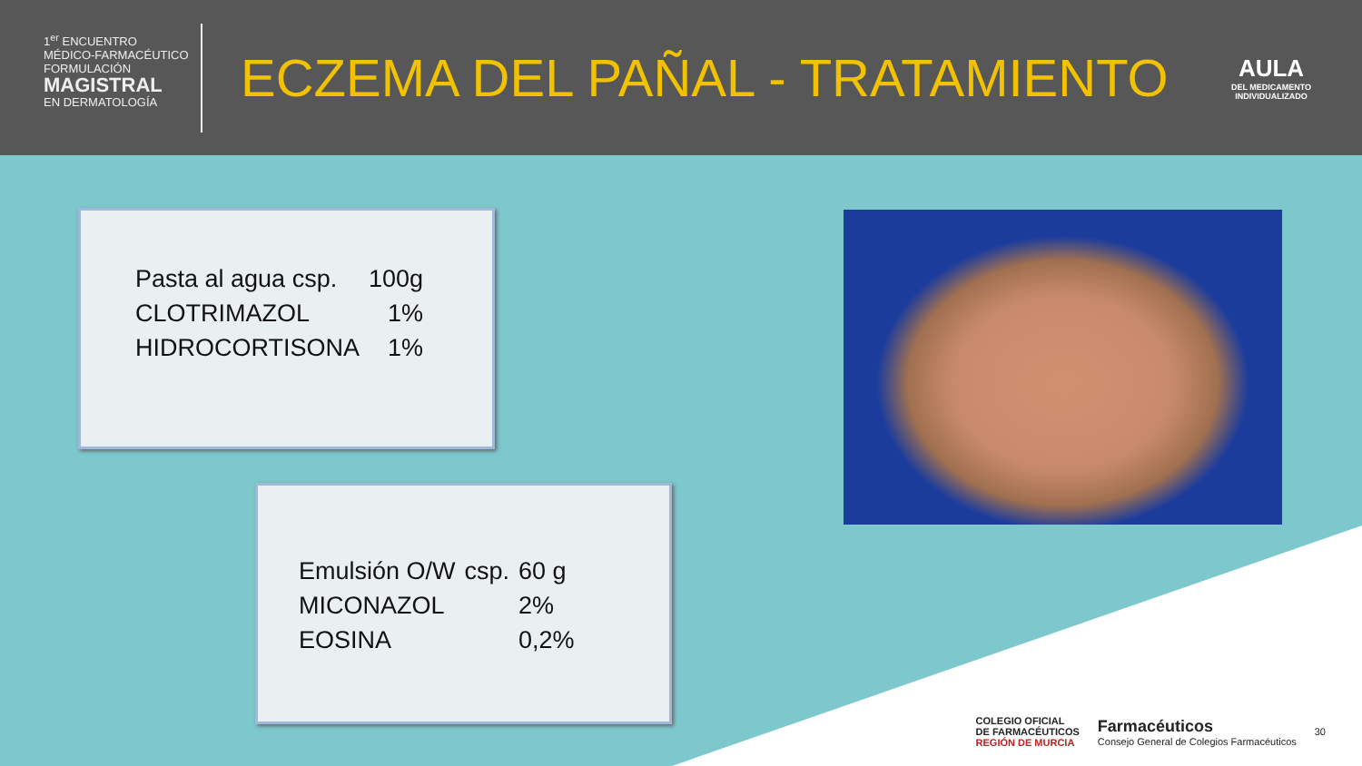1<sup>er</sup> ENCUENTRO
MÉDICO-FARMACÉUTICO
FORMULACIÓN
MAGISTRAL
EN DERMATOLOGÍA
ECZEMA DEL PAÑAL - TRATAMIENTO
AULA
DEL MEDICAMENTO INDIVIDUALIZADO
| Pasta al agua csp. | 100g |
| CLOTRIMAZOL | 1% |
| HIDROCORTISONA | 1% |
| Emulsión O/W | csp. | 60 g |
| MICONAZOL | | 2% |
| EOSINA | | 0,2% |
COLEGIO OFICIAL
DE FARMACÉUTICOS
REGIÓN DE MURCIA
Farmacéuticos
Consejo General de Colegios Farmacéuticos
30